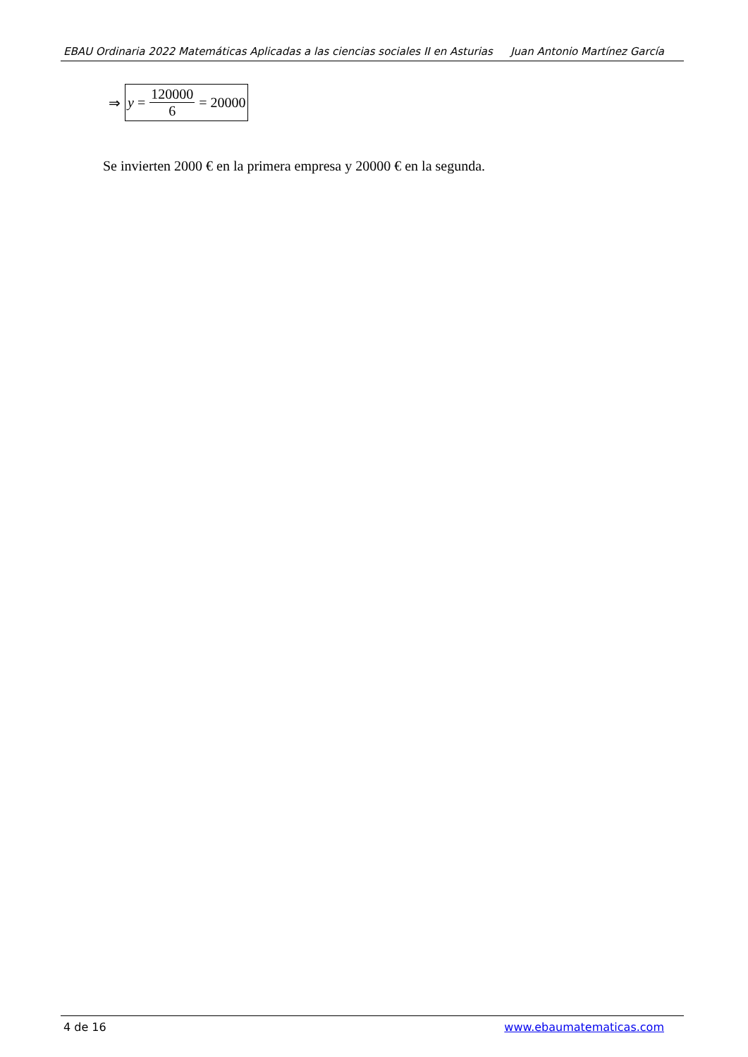EBAU Ordinaria 2022 Matemáticas Aplicadas a las ciencias sociales II en Asturias Juan Antonio Martínez García
⇒
y = 120000 6 = 20000
Se invierten 2000 € en la primera empresa y 20000 € en la segunda.
4 de 16 www.ebaumatematicas.com